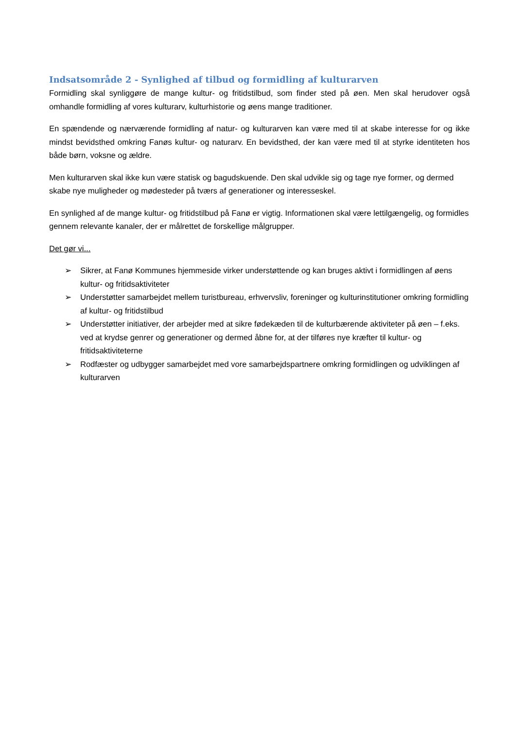Indsatsområde 2 - Synlighed af tilbud og formidling af kulturarven
Formidling skal synliggøre de mange kultur- og fritidstilbud, som finder sted på øen. Men skal herudover også omhandle formidling af vores kulturarv, kulturhistorie og øens mange traditioner.
En spændende og nærværende formidling af natur- og kulturarven kan være med til at skabe interesse for og ikke mindst bevidsthed omkring Fanøs kultur- og naturarv. En bevidsthed, der kan være med til at styrke identiteten hos både børn, voksne og ældre.
Men kulturarven skal ikke kun være statisk og bagudskuende. Den skal udvikle sig og tage nye former, og dermed skabe nye muligheder og mødesteder på tværs af generationer og interesseskel.
En synlighed af de mange kultur- og fritidstilbud på Fanø er vigtig. Informationen skal være lettilgængelig, og formidles gennem relevante kanaler, der er målrettet de forskellige målgrupper.
Det gør vi...
➢ Sikrer, at Fanø Kommunes hjemmeside virker understøttende og kan bruges aktivt i formidlingen af øens kultur- og fritidsaktiviteter
➢ Understøtter samarbejdet mellem turistbureau, erhvervsliv, foreninger og kulturinstitutioner omkring formidling af kultur- og fritidstilbud
➢ Understøtter initiativer, der arbejder med at sikre fødekæden til de kulturbærende aktiviteter på øen – f.eks. ved at krydse genrer og generationer og dermed åbne for, at der tilføres nye kræfter til kultur- og fritidsaktiviteterne
➢ Rodfæster og udbygger samarbejdet med vore samarbejdspartnere omkring formidlingen og udviklingen af kulturarven